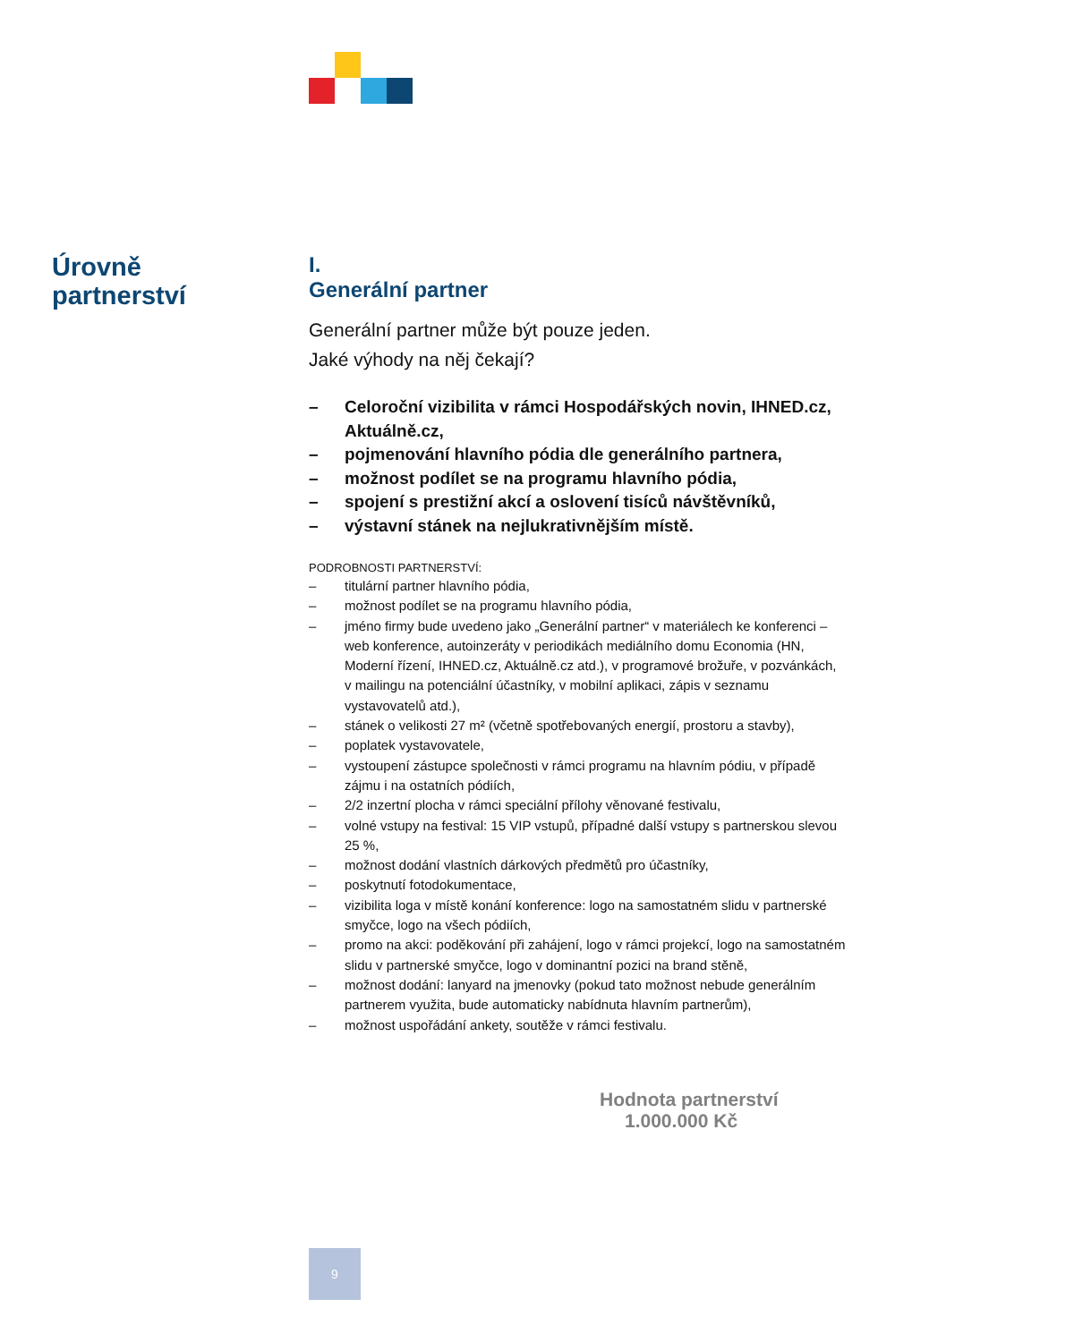Úrovně
partnerství
I.
Generální partner
Generální partner může být pouze jeden.
Jaké výhody na něj čekají?
– Celoroční vizibilita v rámci Hospodářských novin, IHNED.cz, Aktuálně.cz,
– pojmenování hlavního pódia dle generálního partnera,
– možnost podílet se na programu hlavního pódia,
– spojení s prestižní akcí a oslovení tisíců návštěvníků,
– výstavní stánek na nejlukrativnějším místě.
PODROBNOSTI PARTNERSTVÍ:
– titulární partner hlavního pódia,
– možnost podílet se na programu hlavního pódia,
– jméno firmy bude uvedeno jako „Generální partner“ v materiálech ke konferenci – web konference, autoinzeráty v periodikách mediálního domu Economia (HN, Moderní řízení, IHNED.cz, Aktuálně.cz atd.), v programové brožuře, v pozvánkách, v mailingu na potenciální účastníky, v mobilní aplikaci, zápis v seznamu vystavovatelů atd.),
– stánek o velikosti 27 m² (včetně spotřebovaných energií, prostoru a stavby),
– poplatek vystavovatele,
– vystoupení zástupce společnosti v rámci programu na hlavním pódiu, v případě zájmu i na ostatních pódiích,
– 2/2 inzertní plocha v rámci speciální přílohy věnované festivalu,
– volné vstupy na festival: 15 VIP vstupů, případné další vstupy s partnerskou slevou 25 %,
– možnost dodání vlastních dárkových předmětů pro účastníky,
– poskytnutí fotodokumentace,
– vizibilita loga v místě konání konference: logo na samostatném slidu v partnerské smyčce, logo na všech pódiích,
– promo na akci: poděkování při zahájení, logo v rámci projekcí, logo na samostatném slidu v partnerské smyčce, logo v dominantní pozici na brand stěně,
– možnost dodání: lanyard na jmenovky (pokud tato možnost nebude generálním partnerem využita, bude automaticky nabídnuta hlavním partnerům),
– možnost uspořádání ankety, soutěže v rámci festivalu.
Hodnota partnerství 1.000.000 Kč
9